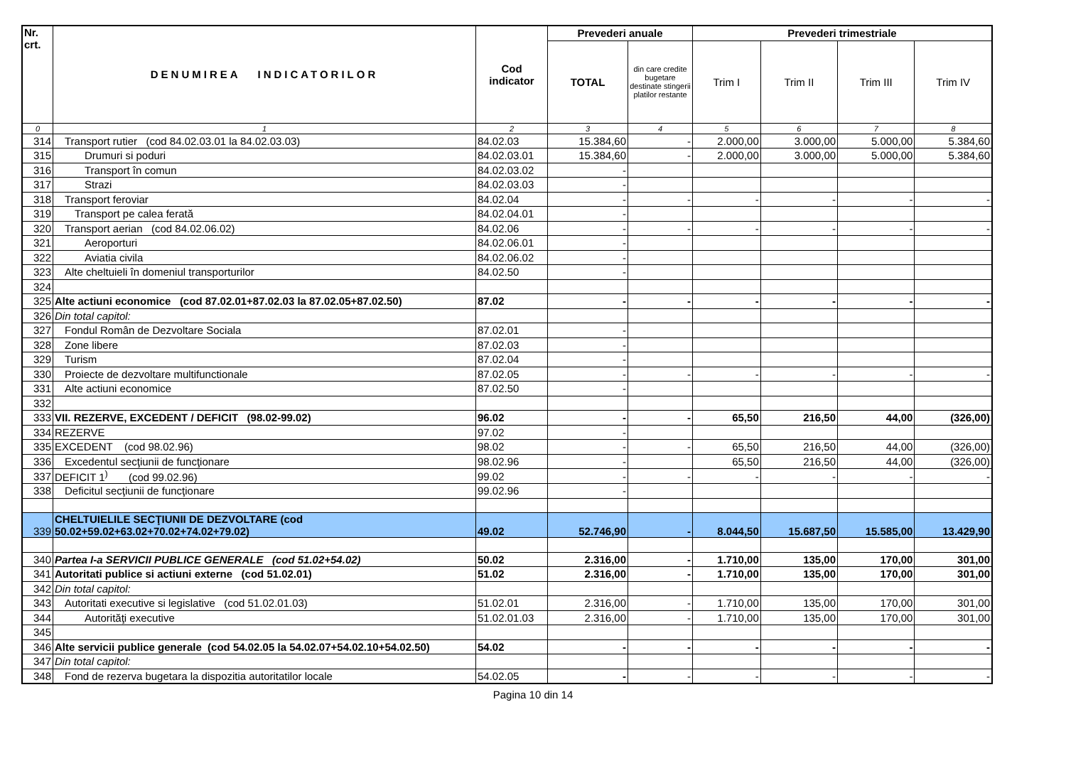| Nr. crt. | DENUMIREA INDICATORILOR | Cod indicator | Prevederi anuale | | Prevederi trimestriale | | | |
| --- | --- | --- | --- | --- | --- | --- | --- | --- |
| | | | TOTAL | din care credite bugetare destinate stingerii platilor restante | Trim I | Trim II | Trim III | Trim IV |
| 0 | 1 | 2 | 3 | 4 | 5 | 6 | 7 | 8 |
| 314 | Transport rutier (cod 84.02.03.01 la 84.02.03.03) | 84.02.03 | 15.384,60 | - | 2.000,00 | 3.000,00 | 5.000,00 | 5.384,60 |
| 315 | Drumuri si poduri | 84.02.03.01 | 15.384,60 | - | 2.000,00 | 3.000,00 | 5.000,00 | 5.384,60 |
| 316 | Transport în comun | 84.02.03.02 | - | | | | | |
| 317 | Strazi | 84.02.03.03 | - | | | | | |
| 318 | Transport feroviar | 84.02.04 | - | - | - | - | - | - |
| 319 | Transport pe calea ferată | 84.02.04.01 | - | | | | | |
| 320 | Transport aerian (cod 84.02.06.02) | 84.02.06 | - | - | - | - | - | - |
| 321 | Aeroporturi | 84.02.06.01 | - | | | | | |
| 322 | Aviatia civila | 84.02.06.02 | - | | | | | |
| 323 | Alte cheltuieli în domeniul transporturilor | 84.02.50 | - | | | | | |
| 324 | | | | | | | | |
| 325 | Alte actiuni economice (cod 87.02.01+87.02.03 la 87.02.05+87.02.50) | 87.02 | - | - | - | - | - | - |
| 326 | Din total capitol: | | | | | | | |
| 327 | Fondul Român de Dezvoltare Sociala | 87.02.01 | - | | | | | |
| 328 | Zone libere | 87.02.03 | - | | | | | |
| 329 | Turism | 87.02.04 | - | | | | | |
| 330 | Proiecte de dezvoltare multifunctionale | 87.02.05 | - | - | - | - | - | - |
| 331 | Alte actiuni economice | 87.02.50 | - | | | | | |
| 332 | | | | | | | | |
| 333 | VII. REZERVE, EXCEDENT / DEFICIT (98.02-99.02) | 96.02 | - | - | 65,50 | 216,50 | 44,00 | (326,00) |
| 334 | REZERVE | 97.02 | - | | | | | |
| 335 | EXCEDENT (cod 98.02.96) | 98.02 | - | - | 65,50 | 216,50 | 44,00 | (326,00) |
| 336 | Excedentul secţiunii de funcţionare | 98.02.96 | - | | 65,50 | 216,50 | 44,00 | (326,00) |
| 337 | DEFICIT 1<sup>)</sup> (cod 99.02.96) | 99.02 | - | - | - | - | - | - |
| 338 | Deficitul secţiunii de funcţionare | 99.02.96 | - | | | | | |
| 339 | CHELTUIELILE SECŢIUNII DE DEZVOLTARE (cod 50.02+59.02+63.02+70.02+74.02+79.02) | 49.02 | 52.746,90 | - | 8.044,50 | 15.687,50 | 15.585,00 | 13.429,90 |
| 340 | Partea I-a SERVICII PUBLICE GENERALE (cod 51.02+54.02) | 50.02 | 2.316,00 | - | 1.710,00 | 135,00 | 170,00 | 301,00 |
| 341 | Autoritati publice si actiuni externe (cod 51.02.01) | 51.02 | 2.316,00 | - | 1.710,00 | 135,00 | 170,00 | 301,00 |
| 342 | Din total capitol: | | | | | | | |
| 343 | Autoritati executive si legislative (cod 51.02.01.03) | 51.02.01 | 2.316,00 | - | 1.710,00 | 135,00 | 170,00 | 301,00 |
| 344 | Autorităţi executive | 51.02.01.03 | 2.316,00 | - | 1.710,00 | 135,00 | 170,00 | 301,00 |
| 345 | | | | | | | | |
| 346 | Alte servicii publice generale (cod 54.02.05 la 54.02.07+54.02.10+54.02.50) | 54.02 | - | - | - | - | - | - |
| 347 | Din total capitol: | | | | | | | |
| 348 | Fond de rezerva bugetara la dispozitia autoritatilor locale | 54.02.05 | - | - | - | - | - | - |
Pagina 10 din 14